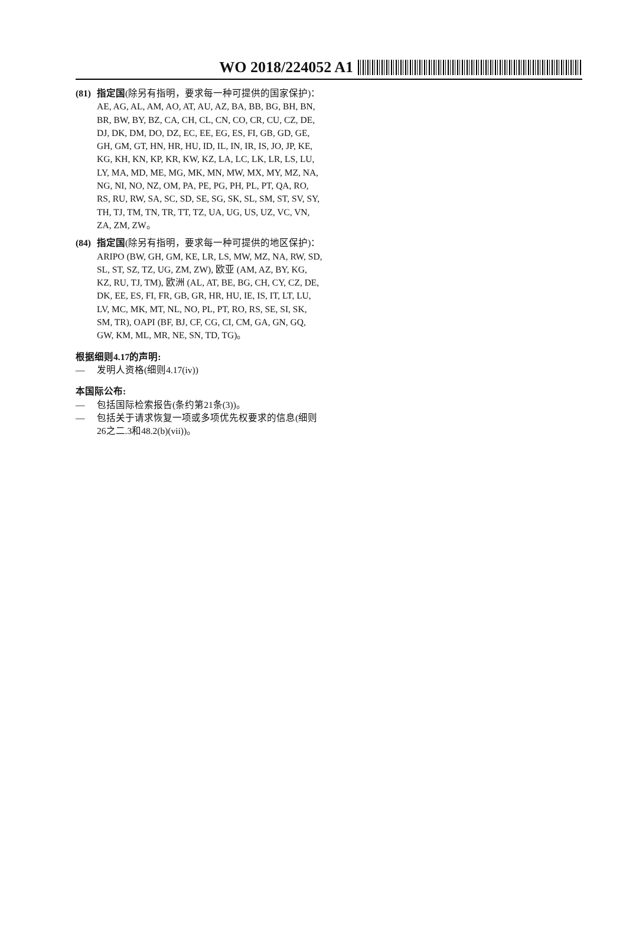WO 2018/224052 A1
(81)
指定国(除另有指明，要求每一种可提供的国家保护)：AE, AG, AL, AM, AO, AT, AU, AZ, BA, BB, BG, BH, BN, BR, BW, BY, BZ, CA, CH, CL, CN, CO, CR, CU, CZ, DE, DJ, DK, DM, DO, DZ, EC, EE, EG, ES, FI, GB, GD, GE, GH, GM, GT, HN, HR, HU, ID, IL, IN, IR, IS, JO, JP, KE, KG, KH, KN, KP, KR, KW, KZ, LA, LC, LK, LR, LS, LU, LY, MA, MD, ME, MG, MK, MN, MW, MX, MY, MZ, NA, NG, NI, NO, NZ, OM, PA, PE, PG, PH, PL, PT, QA, RO, RS, RU, RW, SA, SC, SD, SE, SG, SK, SL, SM, ST, SV, SY, TH, TJ, TM, TN, TR, TT, TZ, UA, UG, US, UZ, VC, VN, ZA, ZM, ZW。
(84)
指定国(除另有指明，要求每一种可提供的地区保护)：ARIPO (BW, GH, GM, KE, LR, LS, MW, MZ, NA, RW, SD, SL, ST, SZ, TZ, UG, ZM, ZW), 欧亚 (AM, AZ, BY, KG, KZ, RU, TJ, TM), 欧洲 (AL, AT, BE, BG, CH, CY, CZ, DE, DK, EE, ES, FI, FR, GB, GR, HR, HU, IE, IS, IT, LT, LU, LV, MC, MK, MT, NL, NO, PL, PT, RO, RS, SE, SI, SK, SM, TR), OAPI (BF, BJ, CF, CG, CI, CM, GA, GN, GQ, GW, KM, ML, MR, NE, SN, TD, TG)。
根据细则4.17的声明:
— 发明人资格(细则4.17(iv))
本国际公布:
— 包括国际检索报告(条约第21条(3))。
— 包括关于请求恢复一项或多项优先权要求的信息(细则26之二.3和48.2(b)(vii))。